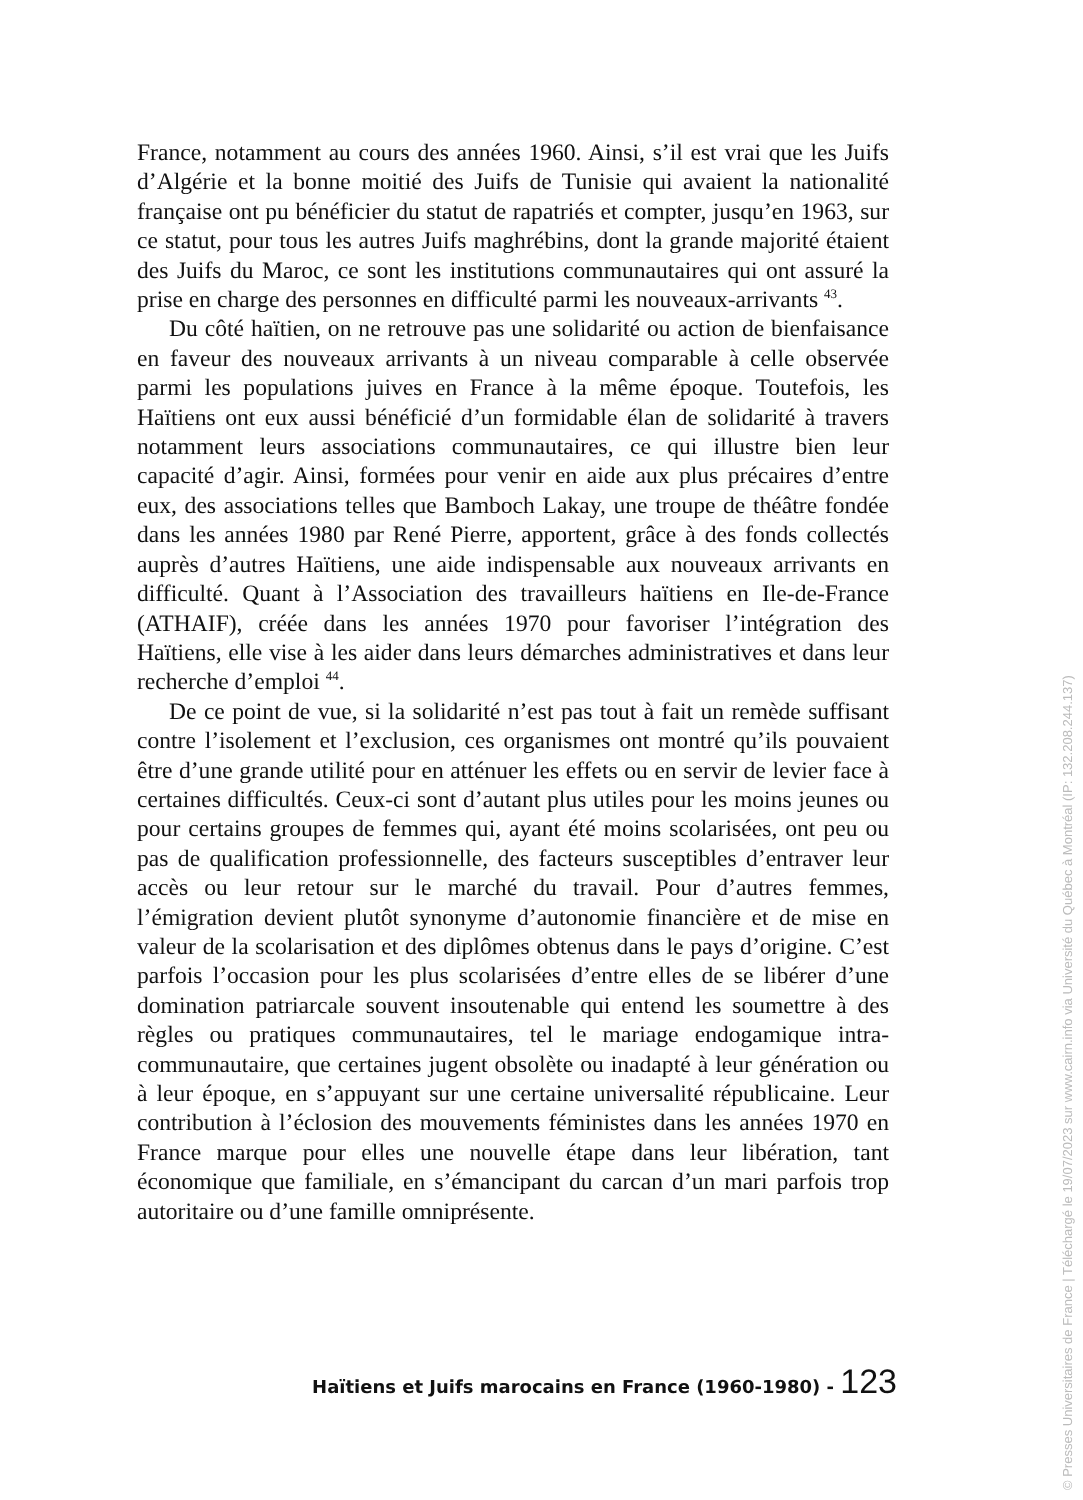France, notamment au cours des années 1960. Ainsi, s’il est vrai que les Juifs d’Algérie et la bonne moitié des Juifs de Tunisie qui avaient la nationalité française ont pu bénéficier du statut de rapatriés et compter, jusqu’en 1963, sur ce statut, pour tous les autres Juifs maghrébins, dont la grande majorité étaient des Juifs du Maroc, ce sont les institutions communautaires qui ont assuré la prise en charge des personnes en difficulté parmi les nouveaux-arrivants <sup>43</sup>.
Du côté haïtien, on ne retrouve pas une solidarité ou action de bienfaisance en faveur des nouveaux arrivants à un niveau comparable à celle observée parmi les populations juives en France à la même époque. Toutefois, les Haïtiens ont eux aussi bénéficié d’un formidable élan de solidarité à travers notamment leurs associations communautaires, ce qui illustre bien leur capacité d’agir. Ainsi, formées pour venir en aide aux plus précaires d’entre eux, des associations telles que Bamboch Lakay, une troupe de théâtre fondée dans les années 1980 par René Pierre, apportent, grâce à des fonds collectés auprès d’autres Haïtiens, une aide indispensable aux nouveaux arrivants en difficulté. Quant à l’Association des travailleurs haïtiens en Ile-de-France (ATHAIF), créée dans les années 1970 pour favoriser l’intégration des Haïtiens, elle vise à les aider dans leurs démarches administratives et dans leur recherche d’emploi <sup>44</sup>.
De ce point de vue, si la solidarité n’est pas tout à fait un remède suffisant contre l’isolement et l’exclusion, ces organismes ont montré qu’ils pouvaient être d’une grande utilité pour en atténuer les effets ou en servir de levier face à certaines difficultés. Ceux-ci sont d’autant plus utiles pour les moins jeunes ou pour certains groupes de femmes qui, ayant été moins scolarisées, ont peu ou pas de qualification professionnelle, des facteurs susceptibles d’entraver leur accès ou leur retour sur le marché du travail. Pour d’autres femmes, l’émigration devient plutôt synonyme d’autonomie financière et de mise en valeur de la scolarisation et des diplômes obtenus dans le pays d’origine. C’est parfois l’occasion pour les plus scolarisées d’entre elles de se libérer d’une domination patriarcale souvent insoutenable qui entend les soumettre à des règles ou pratiques communautaires, tel le mariage endogamique intra-communautaire, que certaines jugent obsolète ou inadapté à leur génération ou à leur époque, en s’appuyant sur une certaine universalité républicaine. Leur contribution à l’éclosion des mouvements féministes dans les années 1970 en France marque pour elles une nouvelle étape dans leur libération, tant économique que familiale, en s’émancipant du carcan d’un mari parfois trop autoritaire ou d’une famille omniprésente.
Haïtiens et Juifs marocains en France (1960-1980) - 123
© Presses Universitaires de France | Téléchargé le 19/07/2023 sur www.cairn.info via Université du Québec à Montréal (IP: 132.208.244.137)